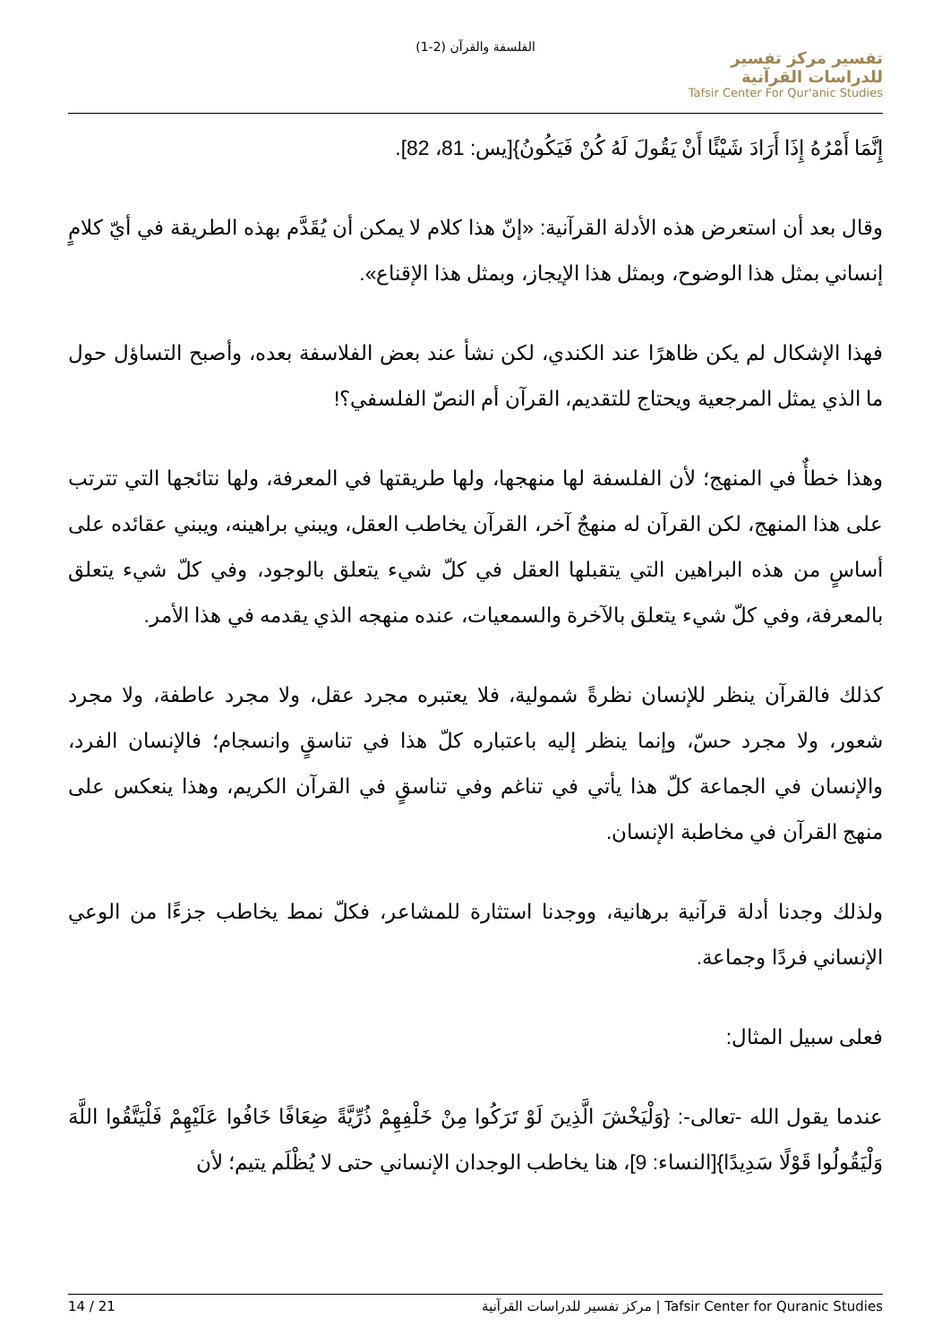الفلسفة والقرآن (2-1)
تفسير مركز تفسير للدراسات القرآنية
Tafsir Center For Qur'anic Studies
إِنَّمَا أَمْرُهُ إِذَا أَرَادَ شَيْئًا أَنْ يَقُولَ لَهُ كُنْ فَيَكُونُ}[يس: 81، 82].
وقال بعد أن استعرض هذه الأدلة القرآنية: «إنّ هذا كلام لا يمكن أن يُقَدَّم بهذه الطريقة في أيّ كلامٍ إنساني بمثل هذا الوضوح، وبمثل هذا الإيجاز، وبمثل هذا الإقناع».
فهذا الإشكال لم يكن ظاهرًا عند الكندي، لكن نشأ عند بعض الفلاسفة بعده، وأصبح التساؤل حول ما الذي يمثل المرجعية ويحتاج للتقديم، القرآن أم النصّ الفلسفي؟!
وهذا خطأٌ في المنهج؛ لأن الفلسفة لها منهجها، ولها طريقتها في المعرفة، ولها نتائجها التي تترتب على هذا المنهج، لكن القرآن له منهجٌ آخر، القرآن يخاطب العقل، ويبني براهينه، ويبني عقائده على أساسٍ من هذه البراهين التي يتقبلها العقل في كلّ شيء يتعلق بالوجود، وفي كلّ شيء يتعلق بالمعرفة، وفي كلّ شيء يتعلق بالآخرة والسمعيات، عنده منهجه الذي يقدمه في هذا الأمر.
كذلك فالقرآن ينظر للإنسان نظرةً شمولية، فلا يعتبره مجرد عقل، ولا مجرد عاطفة، ولا مجرد شعور، ولا مجرد حسّ، وإنما ينظر إليه باعتباره كلّ هذا في تناسقٍ وانسجام؛ فالإنسان الفرد، والإنسان في الجماعة كلّ هذا يأتي في تناغم وفي تناسقٍ في القرآن الكريم، وهذا ينعكس على منهج القرآن في مخاطبة الإنسان.
ولذلك وجدنا أدلة قرآنية برهانية، ووجدنا استثارة للمشاعر، فكلّ نمط يخاطب جزءًا من الوعي الإنساني فردًا وجماعة.
فعلى سبيل المثال:
عندما يقول الله -تعالى-: {وَلْيَخْشَ الَّذِينَ لَوْ تَرَكُوا مِنْ خَلْفِهِمْ ذُرِّيَّةً ضِعَافًا خَافُوا عَلَيْهِمْ فَلْيَتَّقُوا اللَّهَ وَلْيَقُولُوا قَوْلًا سَدِيدًا}[النساء: 9]، هنا يخاطب الوجدان الإنساني حتى لا يُظْلَم يتيم؛ لأن
14 / 21 مركز تفسير للدراسات القرآنية | Tafsir Center for Quranic Studies